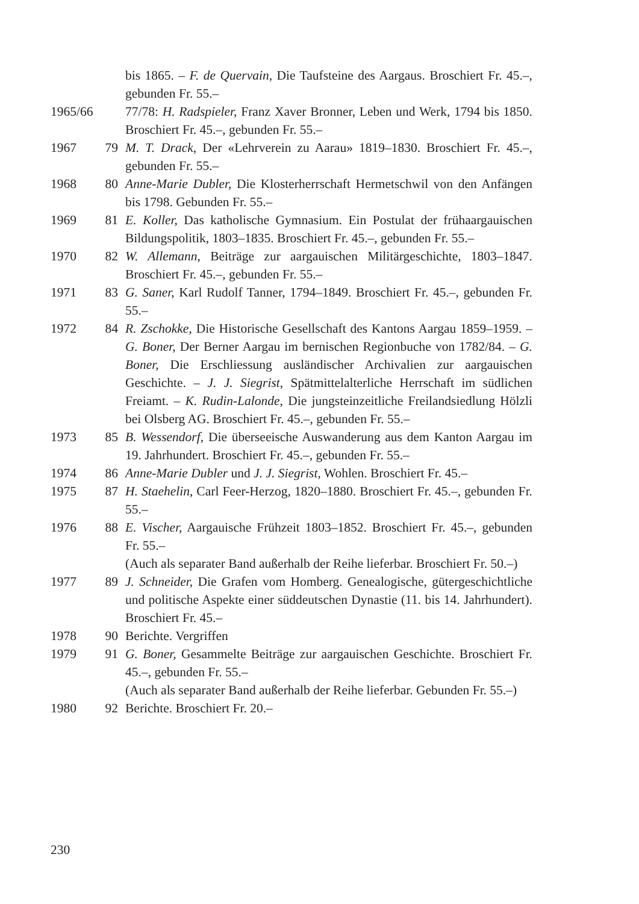bis 1865. – F. de Quervain, Die Taufsteine des Aargaus. Broschiert Fr. 45.–, gebunden Fr. 55.–
1965/66 77/78: H. Radspieler, Franz Xaver Bronner, Leben und Werk, 1794 bis 1850. Broschiert Fr. 45.–, gebunden Fr. 55.–
1967 79 M. T. Drack, Der «Lehrverein zu Aarau» 1819–1830. Broschiert Fr. 45.–, gebunden Fr. 55.–
1968 80 Anne-Marie Dubler, Die Klosterherrschaft Hermetschwil von den Anfängen bis 1798. Gebunden Fr. 55.–
1969 81 E. Koller, Das katholische Gymnasium. Ein Postulat der frühaargauischen Bildungspolitik, 1803–1835. Broschiert Fr. 45.–, gebunden Fr. 55.–
1970 82 W. Allemann, Beiträge zur aargauischen Militärgeschichte, 1803–1847. Broschiert Fr. 45.–, gebunden Fr. 55.–
1971 83 G. Saner, Karl Rudolf Tanner, 1794–1849. Broschiert Fr. 45.–, gebunden Fr. 55.–
1972 84 R. Zschokke, Die Historische Gesellschaft des Kantons Aargau 1859–1959. – G. Boner, Der Berner Aargau im bernischen Regionbuche von 1782/84. – G. Boner, Die Erschliessung ausländischer Archivalien zur aargauischen Geschichte. – J. J. Siegrist, Spätmittelalterliche Herrschaft im südlichen Freiamt. – K. Rudin-Lalonde, Die jungsteinzeitliche Freilandsiedlung Hölzli bei Olsberg AG. Broschiert Fr. 45.–, gebunden Fr. 55.–
1973 85 B. Wessendorf, Die überseeische Auswanderung aus dem Kanton Aargau im 19. Jahrhundert. Broschiert Fr. 45.–, gebunden Fr. 55.–
1974 86 Anne-Marie Dubler und J. J. Siegrist, Wohlen. Broschiert Fr. 45.–
1975 87 H. Staehelin, Carl Feer-Herzog, 1820–1880. Broschiert Fr. 45.–, gebunden Fr. 55.–
1976 88 E. Vischer, Aargauische Frühzeit 1803–1852. Broschiert Fr. 45.–, gebunden Fr. 55.–
(Auch als separater Band außerhalb der Reihe lieferbar. Broschiert Fr. 50.–)
1977 89 J. Schneider, Die Grafen vom Homberg. Genealogische, gütergeschichtliche und politische Aspekte einer süddeutschen Dynastie (11. bis 14. Jahrhundert). Broschiert Fr. 45.–
1978 90 Berichte. Vergriffen
1979 91 G. Boner, Gesammelte Beiträge zur aargauischen Geschichte. Broschiert Fr. 45.–, gebunden Fr. 55.–
(Auch als separater Band außerhalb der Reihe lieferbar. Gebunden Fr. 55.–)
1980 92 Berichte. Broschiert Fr. 20.–
230